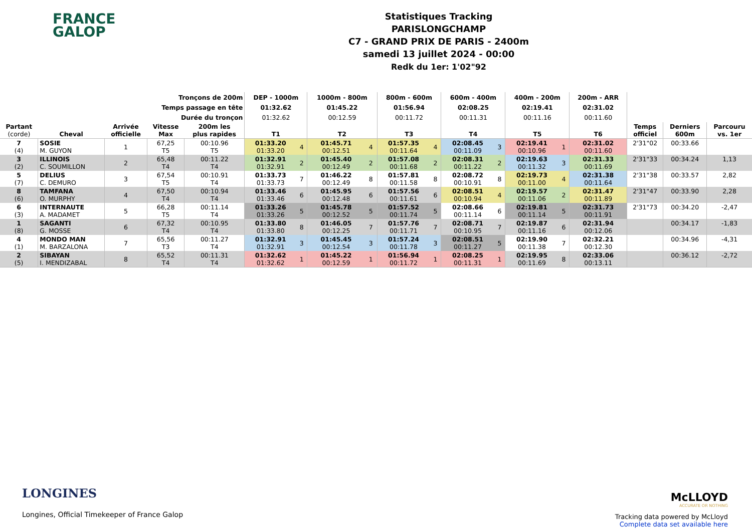FRANCE
GALOP
Statistiques Tracking
PARISLONGCHAMP
C7 - GRAND PRIX DE PARIS - 2400m
samedi 13 juillet 2024 - 00:00
Redk du 1er: 1'02"92
| Tronçons de 200m | | | | | DEP - 1000m | | 1000m - 800m | | 800m - 600m | | 600m - 400m | | 400m - 200m | | 200m - ARR | | | |
| --- | --- | --- | --- | --- | --- | --- | --- | --- | --- | --- | --- | --- | --- | --- | --- | --- | --- | --- |
| Temps passage en tête | | | | | 01:32.62 | | 01:45.22 | | 01:56.94 | | 02:08.25 | | 02:19.41 | | 02:31.02 | | | |
| Durée du tronçon | | | | | 01:32.62 | | 00:12.59 | | 00:11.72 | | 00:11.31 | | 00:11.16 | | 00:11.60 | | | |
| Partant (corde) | Cheval | Arrivée officielle | Vitesse Max | 200m les plus rapides | T1 | | T2 | | T3 | | T4 | | T5 | | T6 | Temps officiel | Derniers 600m | Parcouru vs. 1er |
| 7 (4) | SOSIE M. GUYON | 1 | 67,25 T5 | 00:10.96 T5 | 01:33.20 01:33.20 | 4 | 01:45.71 00:12.51 | 4 | 01:57.35 00:11.64 | 4 | 02:08.45 00:11.09 | 3 | 02:19.41 00:10.96 | 1 | 02:31.02 00:11.60 | 2'31"02 | 00:33.66 | |
| 3 (2) | ILLINOIS C. SOUMILLON | 2 | 65,48 T4 | 00:11.22 T4 | 01:32.91 01:32.91 | 2 | 01:45.40 00:12.49 | 2 | 01:57.08 00:11.68 | 2 | 02:08.31 00:11.22 | 2 | 02:19.63 00:11.32 | 3 | 02:31.33 00:11.69 | 2'31"33 | 00:34.24 | 1,13 |
| 5 (7) | DELIUS C. DEMURO | 3 | 67,54 T5 | 00:10.91 T4 | 01:33.73 01:33.73 | 7 | 01:46.22 00:12.49 | 8 | 01:57.81 00:11.58 | 8 | 02:08.72 00:10.91 | 8 | 02:19.73 00:11.00 | 4 | 02:31.38 00:11.64 | 2'31"38 | 00:33.57 | 2,82 |
| 8 (6) | TAMFANA O. MURPHY | 4 | 67,50 T4 | 00:10.94 T4 | 01:33.46 01:33.46 | 6 | 01:45.95 00:12.48 | 6 | 01:57.56 00:11.61 | 6 | 02:08.51 00:10.94 | 4 | 02:19.57 00:11.06 | 2 | 02:31.47 00:11.89 | 2'31"47 | 00:33.90 | 2,28 |
| 6 (3) | INTERNAUTE A. MADAMET | 5 | 66,28 T5 | 00:11.14 T4 | 01:33.26 01:33.26 | 5 | 01:45.78 00:12.52 | 5 | 01:57.52 00:11.74 | 5 | 02:08.66 00:11.14 | 6 | 02:19.81 00:11.14 | 5 | 02:31.73 00:11.91 | 2'31"73 | 00:34.20 | -2,47 |
| 1 (8) | SAGANTI G. MOSSE | 6 | 67,32 T4 | 00:10.95 T4 | 01:33.80 01:33.80 | 8 | 01:46.05 00:12.25 | 7 | 01:57.76 00:11.71 | 7 | 02:08.71 00:10.95 | 7 | 02:19.87 00:11.16 | 6 | 02:31.94 00:12.06 | | 00:34.17 | -1,83 |
| 4 (1) | MONDO MAN M. BARZALONA | 7 | 65,56 T3 | 00:11.27 T4 | 01:32.91 01:32.91 | 3 | 01:45.45 00:12.54 | 3 | 01:57.24 00:11.78 | 3 | 02:08.51 00:11.27 | 5 | 02:19.90 00:11.38 | 7 | 02:32.21 00:12.30 | | 00:34.96 | -4,31 |
| 2 (5) | SIBAYAN I. MENDIZABAL | 8 | 65,52 T4 | 00:11.31 T4 | 01:32.62 01:32.62 | 1 | 01:45.22 00:12.59 | 1 | 01:56.94 00:11.72 | 1 | 02:08.25 00:11.31 | 1 | 02:19.95 00:11.69 | 8 | 02:33.06 00:13.11 | | 00:36.12 | -2,72 |
LONGINES
Longines, Official Timekeeper of France Galop
McLLOYD
ACCURATE OR NOTHING
Tracking data powered by McLloyd
Complete data set available here